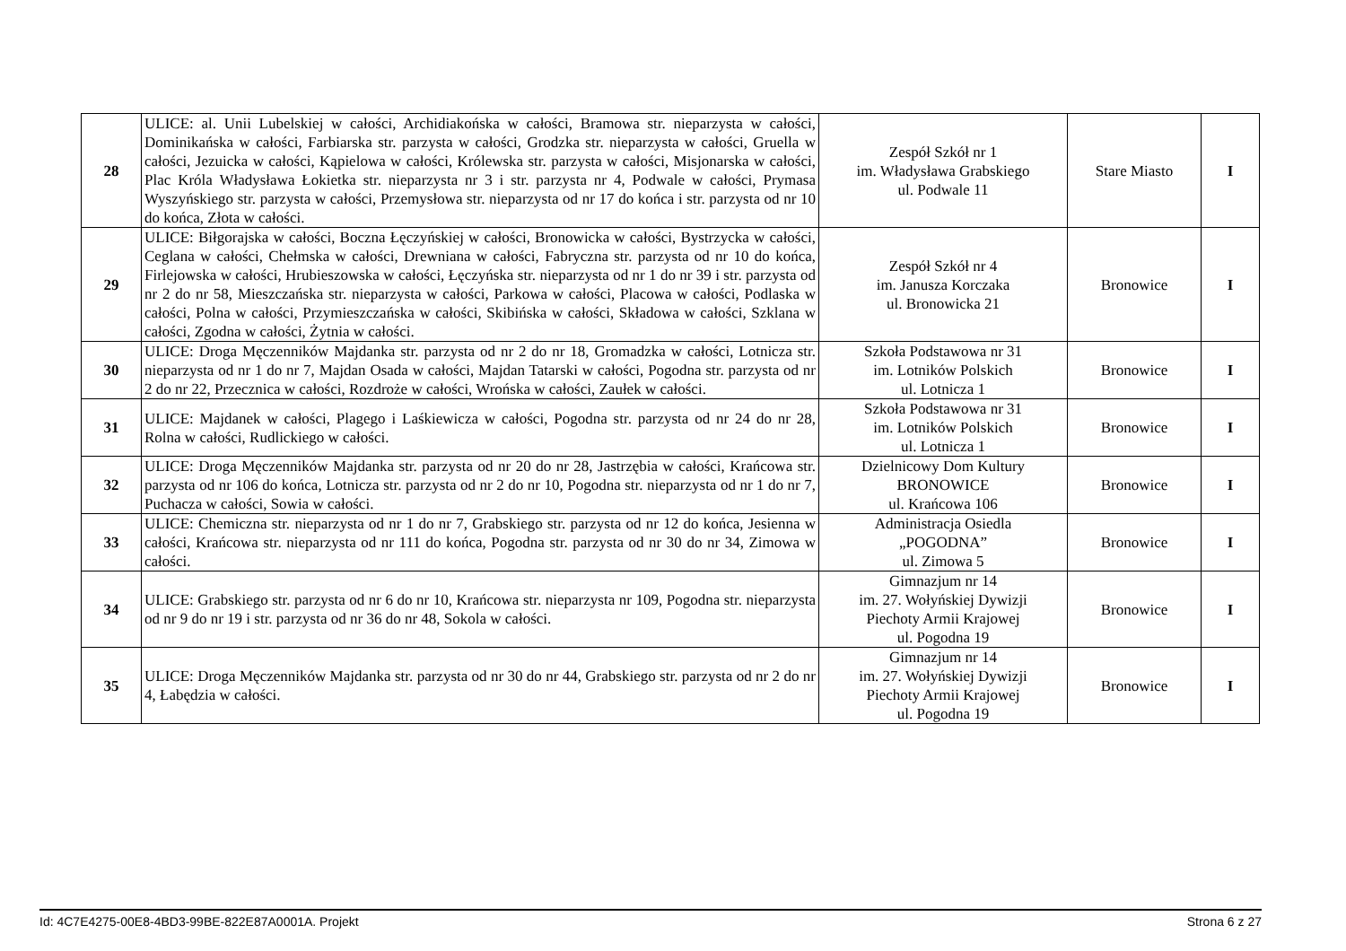| 28 | ULICE: al. Unii Lubelskiej w całości, Archidiakońska w całości, Bramowa str. nieparzysta w całości, Dominikańska w całości, Farbiarska str. parzysta w całości, Grodzka str. nieparzysta w całości, Gruella w całości, Jezuicka w całości, Kąpielowa w całości, Królewska str. parzysta w całości, Misjonarska w całości, Plac Króla Władysława Łokietka str. nieparzysta nr 3 i str. parzysta nr 4, Podwale w całości, Prymasa Wyszyńskiego str. parzysta w całości, Przemysłowa str. nieparzysta od nr 17 do końca i str. parzysta od nr 10 do końca, Złota w całości. | Zespół Szkół nr 1 im. Władysława Grabskiego ul. Podwale 11 | Stare Miasto | I |
| 29 | ULICE: Biłgorajska w całości, Boczna Łęczyńskiej w całości, Bronowicka w całości, Bystrzycka w całości, Ceglana w całości, Chełmska w całości, Drewniana w całości, Fabryczna str. parzysta od nr 10 do końca, Firlejowska w całości, Hrubieszowska w całości, Łęczyńska str. nieparzysta od nr 1 do nr 39 i str. parzysta od nr 2 do nr 58, Mieszczańska str. nieparzysta w całości, Parkowa w całości, Placowa w całości, Podlaska w całości, Polna w całości, Przymieszczańska w całości, Skibińska w całości, Składowa w całości, Szklana w całości, Zgodna w całości, Żytnia w całości. | Zespół Szkół nr 4 im. Janusza Korczaka ul. Bronowicka 21 | Bronowice | I |
| 30 | ULICE: Droga Męczenników Majdanka str. parzysta od nr 2 do nr 18, Gromadzka w całości, Lotnicza str. nieparzysta od nr 1 do nr 7, Majdan Osada w całości, Majdan Tatarski w całości, Pogodna str. parzysta od nr 2 do nr 22, Przecznica w całości, Rozdroże w całości, Wrońska w całości, Zaułek w całości. | Szkoła Podstawowa nr 31 im. Lotników Polskich ul. Lotnicza 1 | Bronowice | I |
| 31 | ULICE: Majdanek w całości, Plagego i Laśkiewicza w całości, Pogodna str. parzysta od nr 24 do nr 28, Rolna w całości, Rudlickiego w całości. | Szkoła Podstawowa nr 31 im. Lotników Polskich ul. Lotnicza 1 | Bronowice | I |
| 32 | ULICE: Droga Męczenników Majdanka str. parzysta od nr 20 do nr 28, Jastrzębia w całości, Krańcowa str. parzysta od nr 106 do końca, Lotnicza str. parzysta od nr 2 do nr 10, Pogodna str. nieparzysta od nr 1 do nr 7, Puchacza w całości, Sowia w całości. | Dzielnicowy Dom Kultury BRONOWICE ul. Krańcowa 106 | Bronowice | I |
| 33 | ULICE: Chemiczna str. nieparzysta od nr 1 do nr 7, Grabskiego str. parzysta od nr 12 do końca, Jesienna w całości, Krańcowa str. nieparzysta od nr 111 do końca, Pogodna str. parzysta od nr 30 do nr 34, Zimowa w całości. | Administracja Osiedla „POGODNA” ul. Zimowa 5 | Bronowice | I |
| 34 | ULICE: Grabskiego str. parzysta od nr 6 do nr 10, Krańcowa str. nieparzysta nr 109, Pogodna str. nieparzysta od nr 9 do nr 19 i str. parzysta od nr 36 do nr 48, Sokola w całości. | Gimnazjum nr 14 im. 27. Wołyńskiej Dywizji Piechoty Armii Krajowej ul. Pogodna 19 | Bronowice | I |
| 35 | ULICE: Droga Męczenników Majdanka str. parzysta od nr 30 do nr 44, Grabskiego str. parzysta od nr 2 do nr 4, Łabędzia w całości. | Gimnazjum nr 14 im. 27. Wołyńskiej Dywizji Piechoty Armii Krajowej ul. Pogodna 19 | Bronowice | I |
Id: 4C7E4275-00E8-4BD3-99BE-822E87A0001A. Projekt Strona 6 z 27